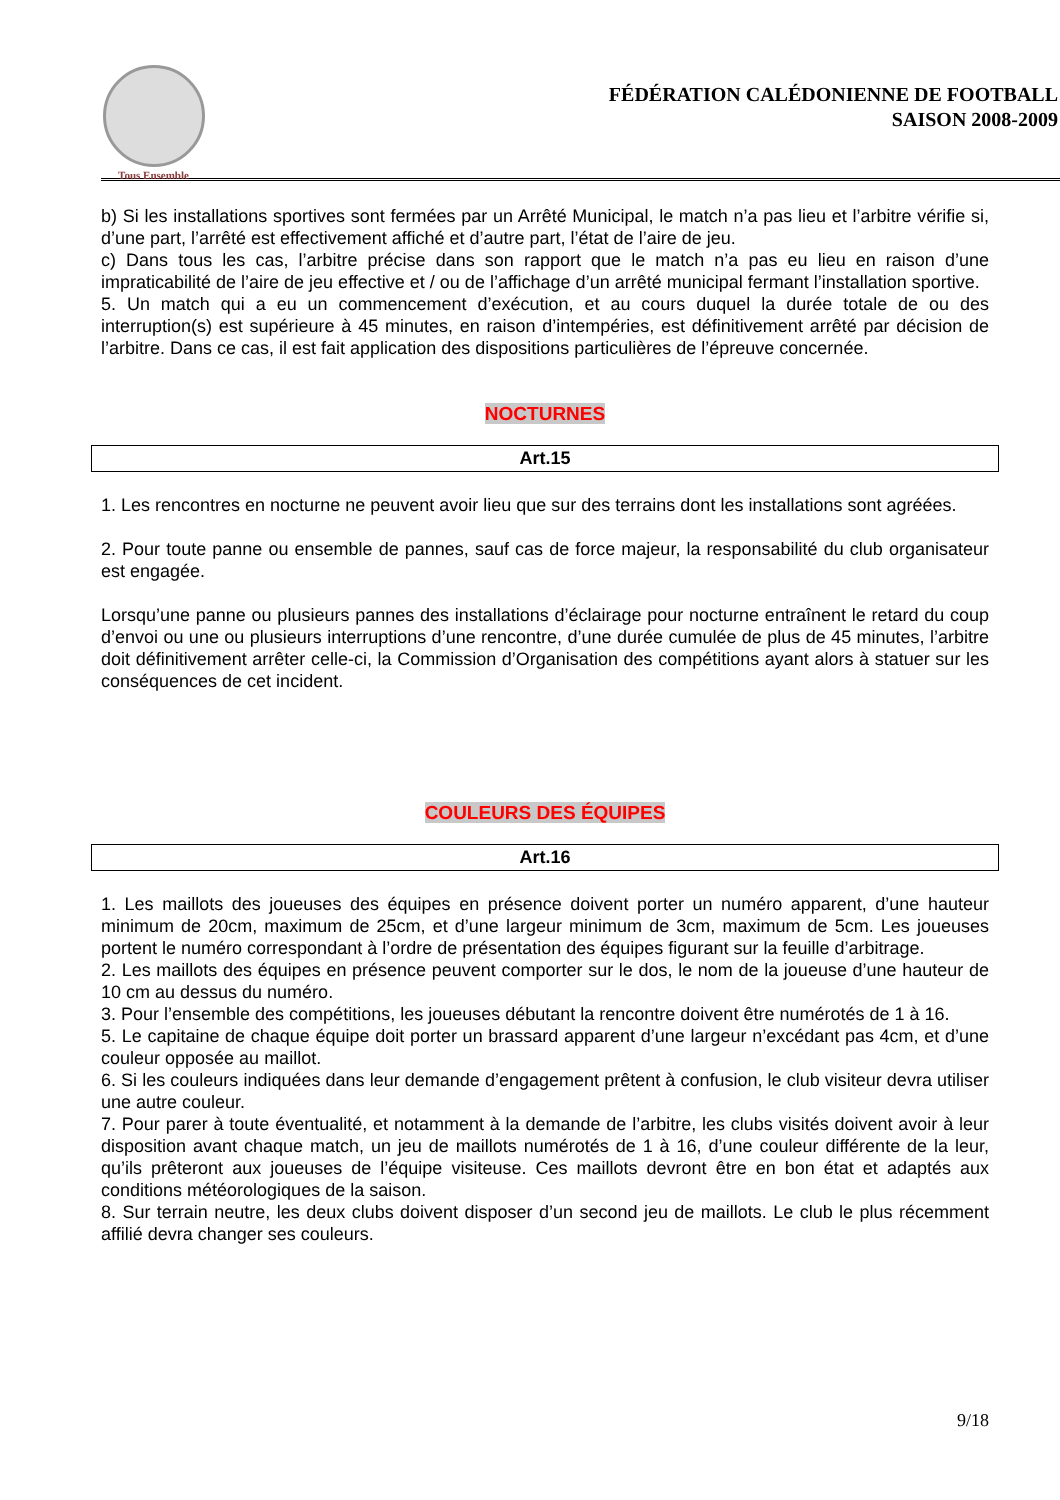Tous Ensemble
FÉDÉRATION CALÉDONIENNE DE FOOTBALL
SAISON 2008-2009
b) Si les installations sportives sont fermées par un Arrêté Municipal, le match n’a pas lieu et l’arbitre vérifie si, d’une part, l’arrêté est effectivement affiché et d’autre part, l’état de l’aire de jeu.
c) Dans tous les cas, l’arbitre précise dans son rapport que le match n’a pas eu lieu en raison d’une impraticabilité de l’aire de jeu effective et / ou de l’affichage d’un arrêté municipal fermant l’installation sportive.
5. Un match qui a eu un commencement d’exécution, et au cours duquel la durée totale de ou des interruption(s) est supérieure à 45 minutes, en raison d’intempéries, est définitivement arrêté par décision de l’arbitre. Dans ce cas, il est fait application des dispositions particulières de l’épreuve concernée.
NOCTURNES
Art.15
1. Les rencontres en nocturne ne peuvent avoir lieu que sur des terrains dont les installations sont agréées.
2. Pour toute panne ou ensemble de pannes, sauf cas de force majeur, la responsabilité du club organisateur est engagée.
Lorsqu’une panne ou plusieurs pannes des installations d’éclairage pour nocturne entraînent le retard du coup d’envoi ou une ou plusieurs interruptions d’une rencontre, d’une durée cumulée de plus de 45 minutes, l’arbitre doit définitivement arrêter celle-ci, la Commission d’Organisation des compétitions ayant alors à statuer sur les conséquences de cet incident.
COULEURS DES ÉQUIPES
Art.16
1. Les maillots des joueuses des équipes en présence doivent porter un numéro apparent, d’une hauteur minimum de 20cm, maximum de 25cm, et d’une largeur minimum de 3cm, maximum de 5cm. Les joueuses portent le numéro correspondant à l’ordre de présentation des équipes figurant sur la feuille d’arbitrage.
2. Les maillots des équipes en présence peuvent comporter sur le dos, le nom de la joueuse d’une hauteur de 10 cm au dessus du numéro.
3. Pour l’ensemble des compétitions, les joueuses débutant la rencontre doivent être numérotés de 1 à 16.
5. Le capitaine de chaque équipe doit porter un brassard apparent d’une largeur n’excédant pas 4cm, et d’une couleur opposée au maillot.
6. Si les couleurs indiquées dans leur demande d’engagement prêtent à confusion, le club visiteur devra utiliser une autre couleur.
7. Pour parer à toute éventualité, et notamment à la demande de l’arbitre, les clubs visités doivent avoir à leur disposition avant chaque match, un jeu de maillots numérotés de 1 à 16, d’une couleur différente de la leur, qu’ils prêteront aux joueuses de l’équipe visiteuse. Ces maillots devront être en bon état et adaptés aux conditions météorologiques de la saison.
8. Sur terrain neutre, les deux clubs doivent disposer d’un second jeu de maillots. Le club le plus récemment affilié devra changer ses couleurs.
9/18